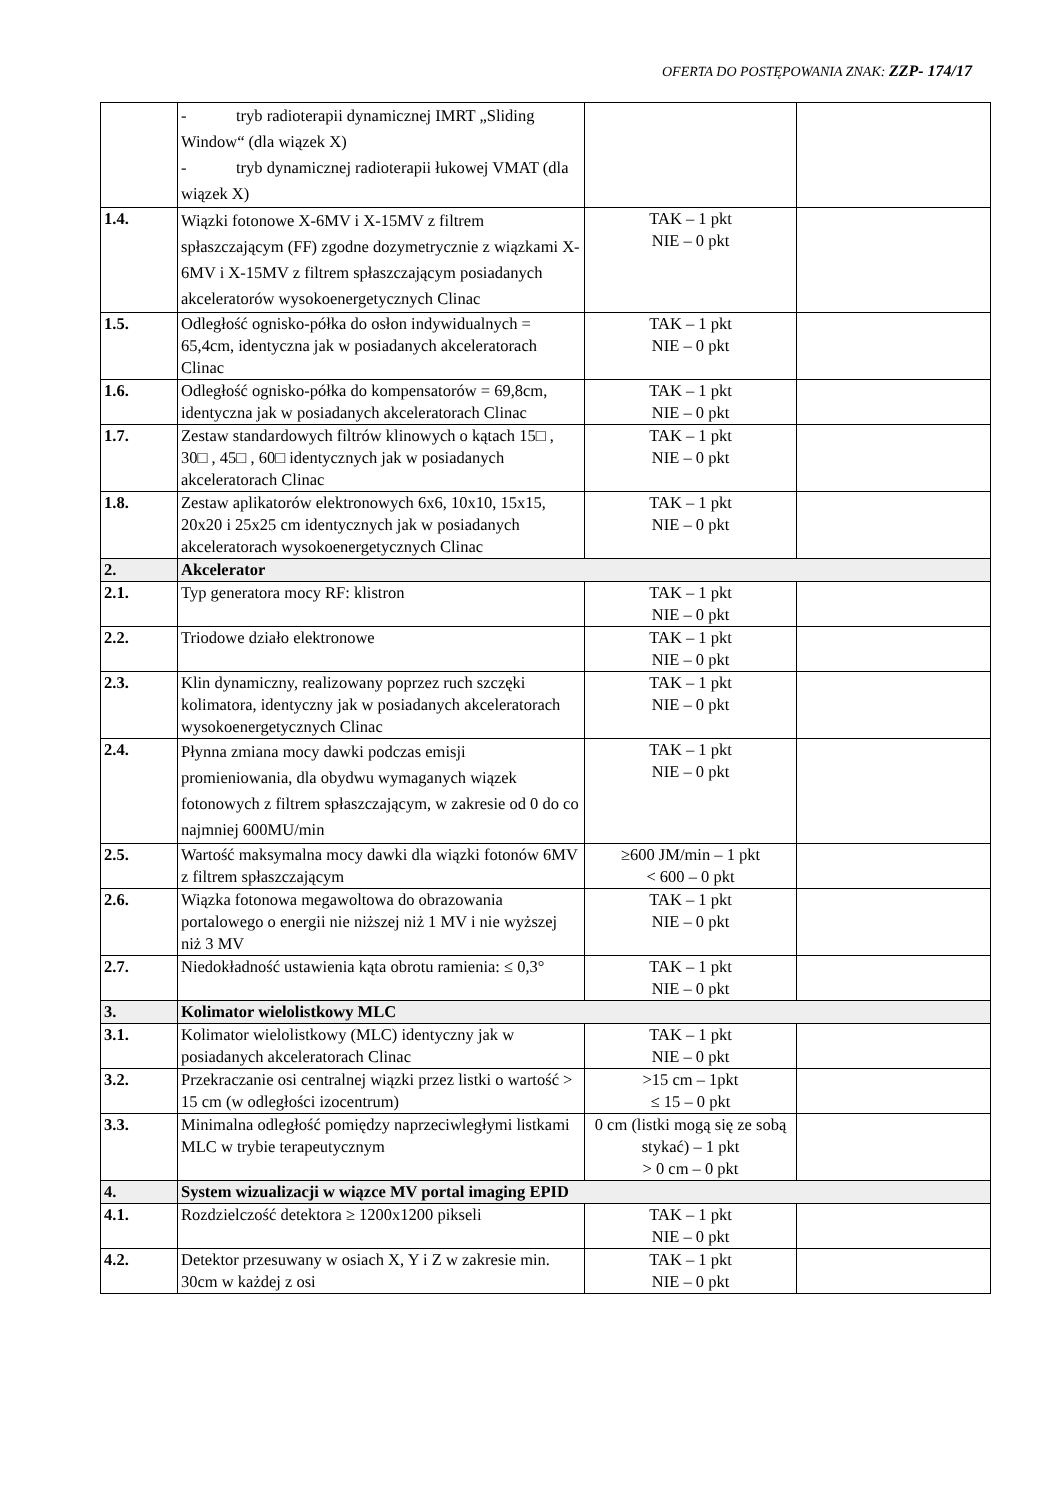OFERTA DO POSTĘPOWANIA ZNAK: ZZP- 174/17
| | - tryb radioterapii dynamicznej IMRT „Sliding Window“ (dla wiązek X) - tryb dynamicznej radioterapii łukowej VMAT (dla wiązek X) | | |
| 1.4. | Wiązki fotonowe X-6MV i X-15MV z filtrem spłaszczającym (FF) zgodne dozymetrycznie z wiązkami X-6MV i X-15MV z filtrem spłaszczającym posiadanych akceleratorów wysokoenergetycznych Clinac | TAK – 1 pkt NIE – 0 pkt | |
| 1.5. | Odległość ognisko-półka do osłon indywidualnych = 65,4cm, identyczna jak w posiadanych akceleratorach Clinac | TAK – 1 pkt NIE – 0 pkt | |
| 1.6. | Odległość ognisko-półka do kompensatorów = 69,8cm, identyczna jak w posiadanych akceleratorach Clinac | TAK – 1 pkt NIE – 0 pkt | |
| 1.7. | Zestaw standardowych filtrów klinowych o kątach 15□ , 30□ , 45□ , 60□ identycznych jak w posiadanych akceleratorach Clinac | TAK – 1 pkt NIE – 0 pkt | |
| 1.8. | Zestaw aplikatorów elektronowych 6x6, 10x10, 15x15, 20x20 i 25x25 cm identycznych jak w posiadanych akceleratorach wysokoenergetycznych Clinac | TAK – 1 pkt NIE – 0 pkt | |
| 2. | Akcelerator | | |
| 2.1. | Typ generatora mocy RF: klistron | TAK – 1 pkt NIE – 0 pkt | |
| 2.2. | Triodowe działo elektronowe | TAK – 1 pkt NIE – 0 pkt | |
| 2.3. | Klin dynamiczny, realizowany poprzez ruch szczęki kolimatora, identyczny jak w posiadanych akceleratorach wysokoenergetycznych Clinac | TAK – 1 pkt NIE – 0 pkt | |
| 2.4. | Płynna zmiana mocy dawki podczas emisji promieniowania, dla obydwu wymaganych wiązek fotonowych z filtrem spłaszczającym, w zakresie od 0 do co najmniej 600MU/min | TAK – 1 pkt NIE – 0 pkt | |
| 2.5. | Wartość maksymalna mocy dawki dla wiązki fotonów 6MV z filtrem spłaszczającym | ≥600 JM/min – 1 pkt < 600 – 0 pkt | |
| 2.6. | Wiązka fotonowa megawoltowa do obrazowania portalowego o energii nie niższej niż 1 MV i nie wyższej niż 3 MV | TAK – 1 pkt NIE – 0 pkt | |
| 2.7. | Niedokładność ustawienia kąta obrotu ramienia: ≤ 0,3° | TAK – 1 pkt NIE – 0 pkt | |
| 3. | Kolimator wielolistkowy MLC | | |
| 3.1. | Kolimator wielolistkowy (MLC) identyczny jak w posiadanych akceleratorach Clinac | TAK – 1 pkt NIE – 0 pkt | |
| 3.2. | Przekraczanie osi centralnej wiązki przez listki o wartość > 15 cm (w odległości izocentrum) | >15 cm – 1pkt ≤ 15 – 0 pkt | |
| 3.3. | Minimalna odległość pomiędzy naprzeciwległymi listkami MLC w trybie terapeutycznym | 0 cm (listki mogą się ze sobą stykać) – 1 pkt > 0 cm – 0 pkt | |
| 4. | System wizualizacji w wiązce MV portal imaging EPID | | |
| 4.1. | Rozdzielczość detektora ≥ 1200x1200 pikseli | TAK – 1 pkt NIE – 0 pkt | |
| 4.2. | Detektor przesuwany w osiach X, Y i Z w zakresie min. 30cm w każdej z osi | TAK – 1 pkt NIE – 0 pkt | |